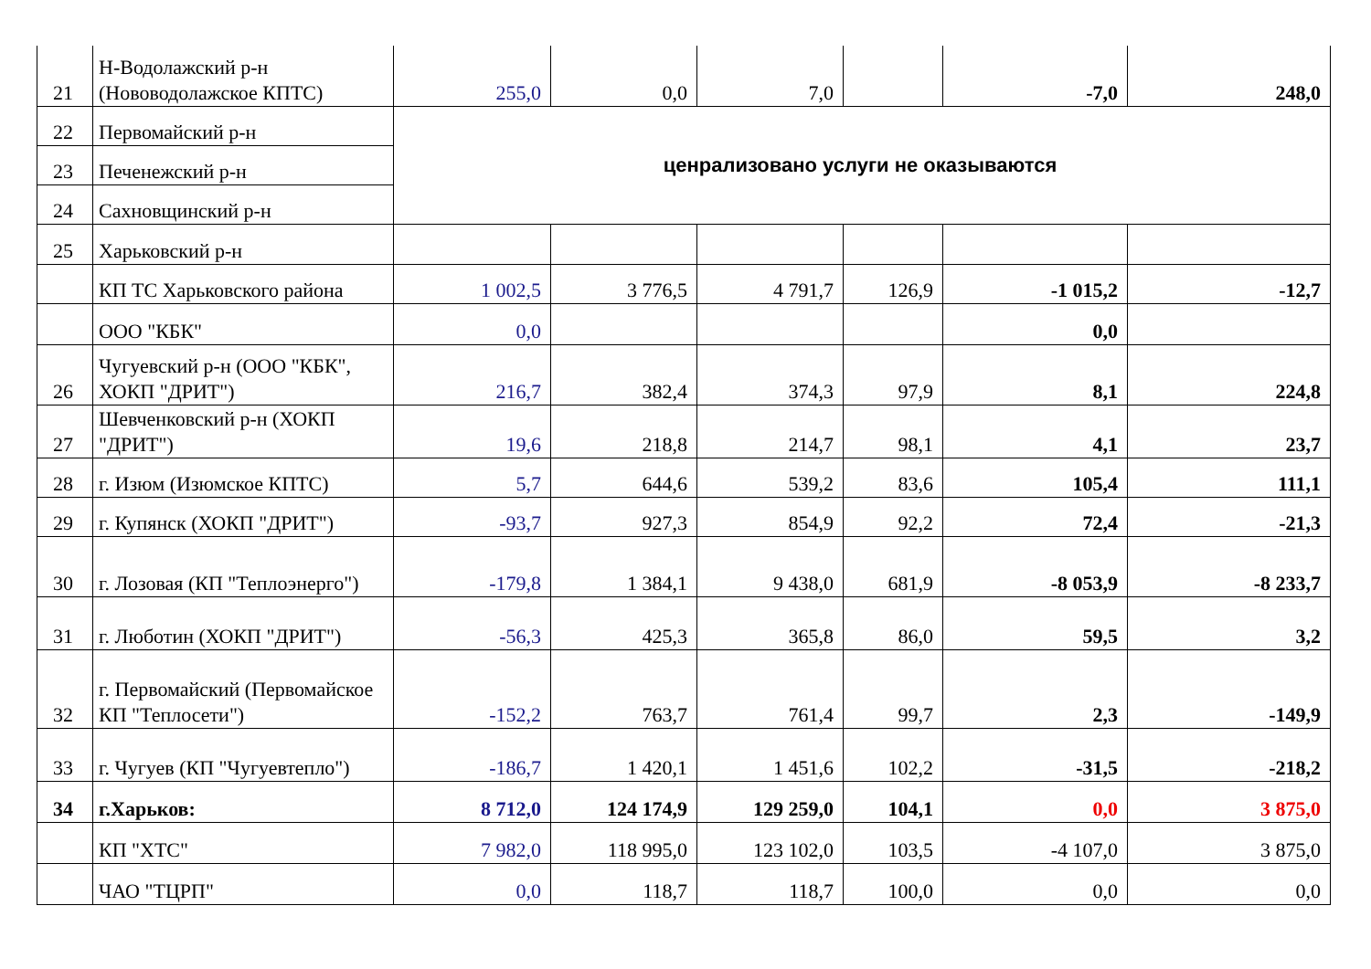| 21 | Н-Водолажский р-н (Нововодолажское КПТС) | 255,0 | 0,0 | 7,0 | | -7,0 | 248,0 |
| 22 | Первомайский р-н | ценрализовано услуги не оказываются | | | | | |
| 23 | Печенежский р-н | | | | | | |
| 24 | Сахновщинский р-н | | | | | | |
| 25 | Харьковский р-н | | | | | | |
| | КП ТС Харьковского района | 1 002,5 | 3 776,5 | 4 791,7 | 126,9 | -1 015,2 | -12,7 |
| | ООО "КБК" | 0,0 | | | | 0,0 | |
| 26 | Чугуевский р-н (ООО "КБК", ХОКП "ДРИТ") | 216,7 | 382,4 | 374,3 | 97,9 | 8,1 | 224,8 |
| 27 | Шевченковский р-н (ХОКП "ДРИТ") | 19,6 | 218,8 | 214,7 | 98,1 | 4,1 | 23,7 |
| 28 | г. Изюм (Изюмское КПТС) | 5,7 | 644,6 | 539,2 | 83,6 | 105,4 | 111,1 |
| 29 | г. Купянск (ХОКП "ДРИТ") | -93,7 | 927,3 | 854,9 | 92,2 | 72,4 | -21,3 |
| 30 | г. Лозовая (КП "Теплоэнерго") | -179,8 | 1 384,1 | 9 438,0 | 681,9 | -8 053,9 | -8 233,7 |
| 31 | г. Люботин (ХОКП "ДРИТ") | -56,3 | 425,3 | 365,8 | 86,0 | 59,5 | 3,2 |
| 32 | г. Первомайский (Первомайское КП "Теплосети") | -152,2 | 763,7 | 761,4 | 99,7 | 2,3 | -149,9 |
| 33 | г. Чугуев (КП "Чугуевтепло") | -186,7 | 1 420,1 | 1 451,6 | 102,2 | -31,5 | -218,2 |
| 34 | г.Харьков: | 8 712,0 | 124 174,9 | 129 259,0 | 104,1 | 0,0 | 3 875,0 |
| | КП "ХТС" | 7 982,0 | 118 995,0 | 123 102,0 | 103,5 | -4 107,0 | 3 875,0 |
| | ЧАО "ТЦРП" | 0,0 | 118,7 | 118,7 | 100,0 | 0,0 | 0,0 |